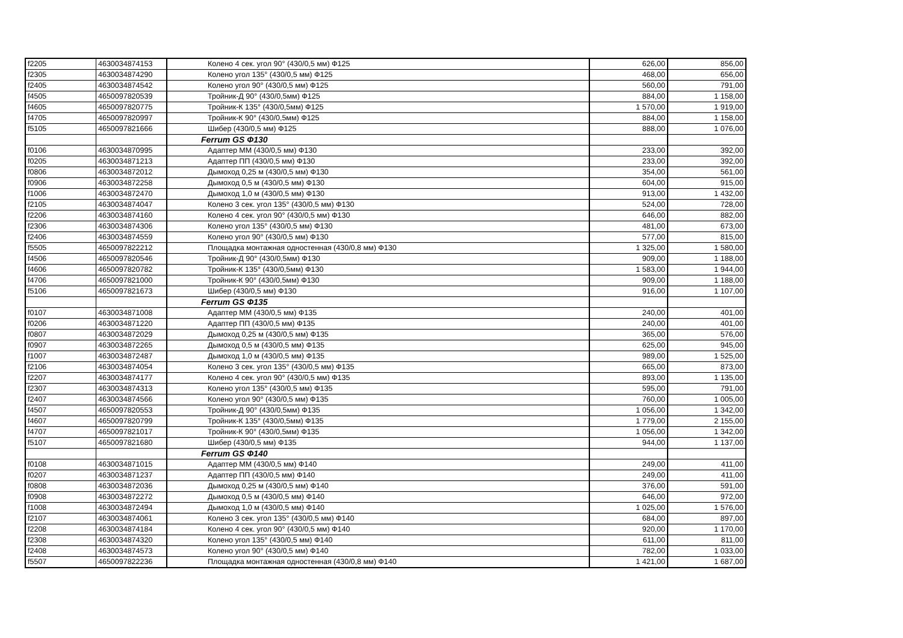| f2205 | 4630034874153 | Колено 4 сек. угол 90° (430/0,5 мм) Ф125 | 626,00 | 856,00 |
| f2305 | 4630034874290 | Колено угол 135° (430/0,5 мм) Ф125 | 468,00 | 656,00 |
| f2405 | 4630034874542 | Колено угол 90° (430/0,5 мм) Ф125 | 560,00 | 791,00 |
| f4505 | 4650097820539 | Тройник-Д 90° (430/0,5мм) Ф125 | 884,00 | 1 158,00 |
| f4605 | 4650097820775 | Тройник-К 135° (430/0,5мм) Ф125 | 1 570,00 | 1 919,00 |
| f4705 | 4650097820997 | Тройник-К 90° (430/0,5мм) Ф125 | 884,00 | 1 158,00 |
| f5105 | 4650097821666 | Шибер (430/0,5 мм) Ф125 | 888,00 | 1 076,00 |
| | | Ferrum GS Ф130 | | |
| f0106 | 4630034870995 | Адаптер ММ (430/0,5 мм) Ф130 | 233,00 | 392,00 |
| f0205 | 4630034871213 | Адаптер ПП (430/0,5 мм) Ф130 | 233,00 | 392,00 |
| f0806 | 4630034872012 | Дымоход 0,25 м (430/0,5 мм) Ф130 | 354,00 | 561,00 |
| f0906 | 4630034872258 | Дымоход 0,5 м (430/0,5 мм) Ф130 | 604,00 | 915,00 |
| f1006 | 4630034872470 | Дымоход 1,0 м (430/0,5 мм) Ф130 | 913,00 | 1 432,00 |
| f2105 | 4630034874047 | Колено 3 сек. угол 135° (430/0,5 мм) Ф130 | 524,00 | 728,00 |
| f2206 | 4630034874160 | Колено 4 сек. угол 90° (430/0,5 мм) Ф130 | 646,00 | 882,00 |
| f2306 | 4630034874306 | Колено угол 135° (430/0,5 мм) Ф130 | 481,00 | 673,00 |
| f2406 | 4630034874559 | Колено угол 90° (430/0,5 мм) Ф130 | 577,00 | 815,00 |
| f5505 | 4650097822212 | Площадка монтажная одностенная (430/0,8 мм) Ф130 | 1 325,00 | 1 580,00 |
| f4506 | 4650097820546 | Тройник-Д 90° (430/0,5мм) Ф130 | 909,00 | 1 188,00 |
| f4606 | 4650097820782 | Тройник-К 135° (430/0,5мм) Ф130 | 1 583,00 | 1 944,00 |
| f4706 | 4650097821000 | Тройник-К 90° (430/0,5мм) Ф130 | 909,00 | 1 188,00 |
| f5106 | 4650097821673 | Шибер (430/0,5 мм) Ф130 | 916,00 | 1 107,00 |
| | | Ferrum GS Ф135 | | |
| f0107 | 4630034871008 | Адаптер ММ (430/0,5 мм) Ф135 | 240,00 | 401,00 |
| f0206 | 4630034871220 | Адаптер ПП (430/0,5 мм) Ф135 | 240,00 | 401,00 |
| f0807 | 4630034872029 | Дымоход 0,25 м (430/0,5 мм) Ф135 | 365,00 | 576,00 |
| f0907 | 4630034872265 | Дымоход 0,5 м (430/0,5 мм) Ф135 | 625,00 | 945,00 |
| f1007 | 4630034872487 | Дымоход 1,0 м (430/0,5 мм) Ф135 | 989,00 | 1 525,00 |
| f2106 | 4630034874054 | Колено 3 сек. угол 135° (430/0,5 мм) Ф135 | 665,00 | 873,00 |
| f2207 | 4630034874177 | Колено 4 сек. угол 90° (430/0,5 мм) Ф135 | 893,00 | 1 135,00 |
| f2307 | 4630034874313 | Колено угол 135° (430/0,5 мм) Ф135 | 595,00 | 791,00 |
| f2407 | 4630034874566 | Колено угол 90° (430/0,5 мм) Ф135 | 760,00 | 1 005,00 |
| f4507 | 4650097820553 | Тройник-Д 90° (430/0,5мм) Ф135 | 1 056,00 | 1 342,00 |
| f4607 | 4650097820799 | Тройник-К 135° (430/0,5мм) Ф135 | 1 779,00 | 2 155,00 |
| f4707 | 4650097821017 | Тройник-К 90° (430/0,5мм) Ф135 | 1 056,00 | 1 342,00 |
| f5107 | 4650097821680 | Шибер (430/0,5 мм) Ф135 | 944,00 | 1 137,00 |
| | | Ferrum GS Ф140 | | |
| f0108 | 4630034871015 | Адаптер ММ (430/0,5 мм) Ф140 | 249,00 | 411,00 |
| f0207 | 4630034871237 | Адаптер ПП (430/0,5 мм) Ф140 | 249,00 | 411,00 |
| f0808 | 4630034872036 | Дымоход 0,25 м (430/0,5 мм) Ф140 | 376,00 | 591,00 |
| f0908 | 4630034872272 | Дымоход 0,5 м (430/0,5 мм) Ф140 | 646,00 | 972,00 |
| f1008 | 4630034872494 | Дымоход 1,0 м (430/0,5 мм) Ф140 | 1 025,00 | 1 576,00 |
| f2107 | 4630034874061 | Колено 3 сек. угол 135° (430/0,5 мм) Ф140 | 684,00 | 897,00 |
| f2208 | 4630034874184 | Колено 4 сек. угол 90° (430/0,5 мм) Ф140 | 920,00 | 1 170,00 |
| f2308 | 4630034874320 | Колено угол 135° (430/0,5 мм) Ф140 | 611,00 | 811,00 |
| f2408 | 4630034874573 | Колено угол 90° (430/0,5 мм) Ф140 | 782,00 | 1 033,00 |
| f5507 | 4650097822236 | Площадка монтажная одностенная (430/0,8 мм) Ф140 | 1 421,00 | 1 687,00 |